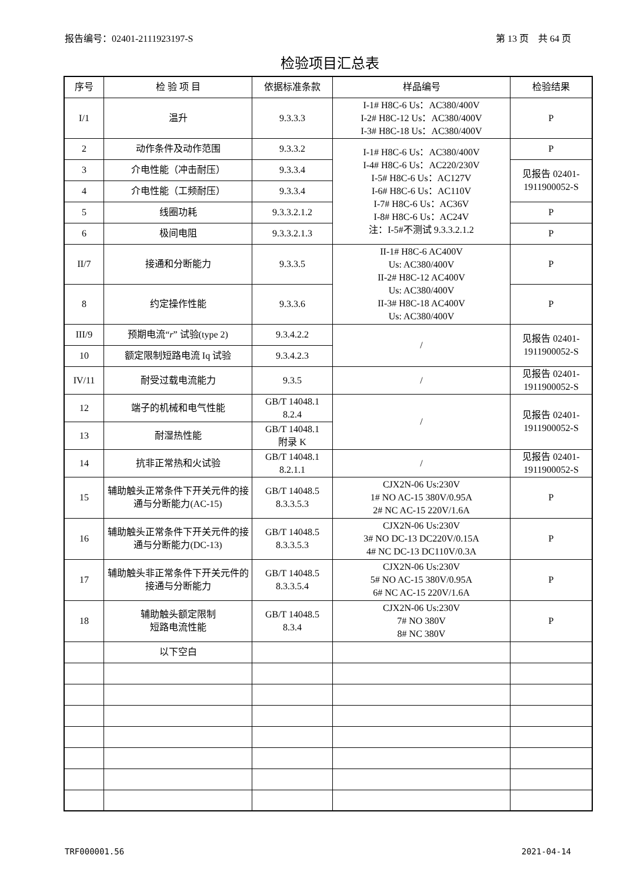报告编号：02401-2111923197-S 第 13 页　共 64 页
检验项目汇总表
| 序号 | 检 验 项 目 | 依据标准条款 | 样品编号 | 检验结果 |
| --- | --- | --- | --- | --- |
| I/1 | 温升 | 9.3.3.3 | I-1# H8C-6 Us：AC380/400V I-2# H8C-12 Us：AC380/400V I-3# H8C-18 Us：AC380/400V | P |
| 2 | 动作条件及动作范围 | 9.3.3.2 | I-1# H8C-6 Us：AC380/400V I-4# H8C-6 Us：AC220/230V I-5# H8C-6 Us：AC127V I-6# H8C-6 Us：AC110V I-7# H8C-6 Us：AC36V I-8# H8C-6 Us：AC24V 注：I-5#不测试 9.3.3.2.1.2 | P |
| 3 | 介电性能（冲击耐压） | 9.3.3.4 | | 见报告 02401- 1911900052-S |
| 4 | 介电性能（工频耐压） | 9.3.3.4 | | |
| 5 | 线圈功耗 | 9.3.3.2.1.2 | | P |
| 6 | 极间电阻 | 9.3.3.2.1.3 | | P |
| II/7 | 接通和分断能力 | 9.3.3.5 | II-1# H8C-6 AC400V Us: AC380/400V II-2# H8C-12 AC400V Us: AC380/400V II-3# H8C-18 AC400V Us: AC380/400V | P |
| 8 | 约定操作性能 | 9.3.3.6 | | P |
| III/9 | 预期电流“ r ” 试验(type 2) | 9.3.4.2.2 | / | 见报告 02401- 1911900052-S |
| 10 | 额定限制短路电流 Iq 试验 | 9.3.4.2.3 | | |
| IV/11 | 耐受过载电流能力 | 9.3.5 | / | 见报告 02401- 1911900052-S |
| 12 | 端子的机械和电气性能 | GB/T 14048.1 8.2.4 | / | 见报告 02401- 1911900052-S |
| 13 | 耐湿热性能 | GB/T 14048.1 附录 K | | |
| 14 | 抗非正常热和火试验 | GB/T 14048.1 8.2.1.1 | / | 见报告 02401- 1911900052-S |
| 15 | 辅助触头正常条件下开关元件的接通与分断能力(AC-15) | GB/T 14048.5 8.3.3.5.3 | CJX2N-06 Us:230V 1# NO AC-15 380V/0.95A 2# NC AC-15 220V/1.6A | P |
| 16 | 辅助触头正常条件下开关元件的接通与分断能力(DC-13) | GB/T 14048.5 8.3.3.5.3 | CJX2N-06 Us:230V 3# NO DC-13 DC220V/0.15A 4# NC DC-13 DC110V/0.3A | P |
| 17 | 辅助触头非正常条件下开关元件的接通与分断能力 | GB/T 14048.5 8.3.3.5.4 | CJX2N-06 Us:230V 5# NO AC-15 380V/0.95A 6# NC AC-15 220V/1.6A | P |
| 18 | 辅助触头额定限制 短路电流性能 | GB/T 14048.5 8.3.4 | CJX2N-06 Us:230V 7# NO 380V 8# NC 380V | P |
| | 以下空白 | | | |
TRF000001.56 2021-04-14